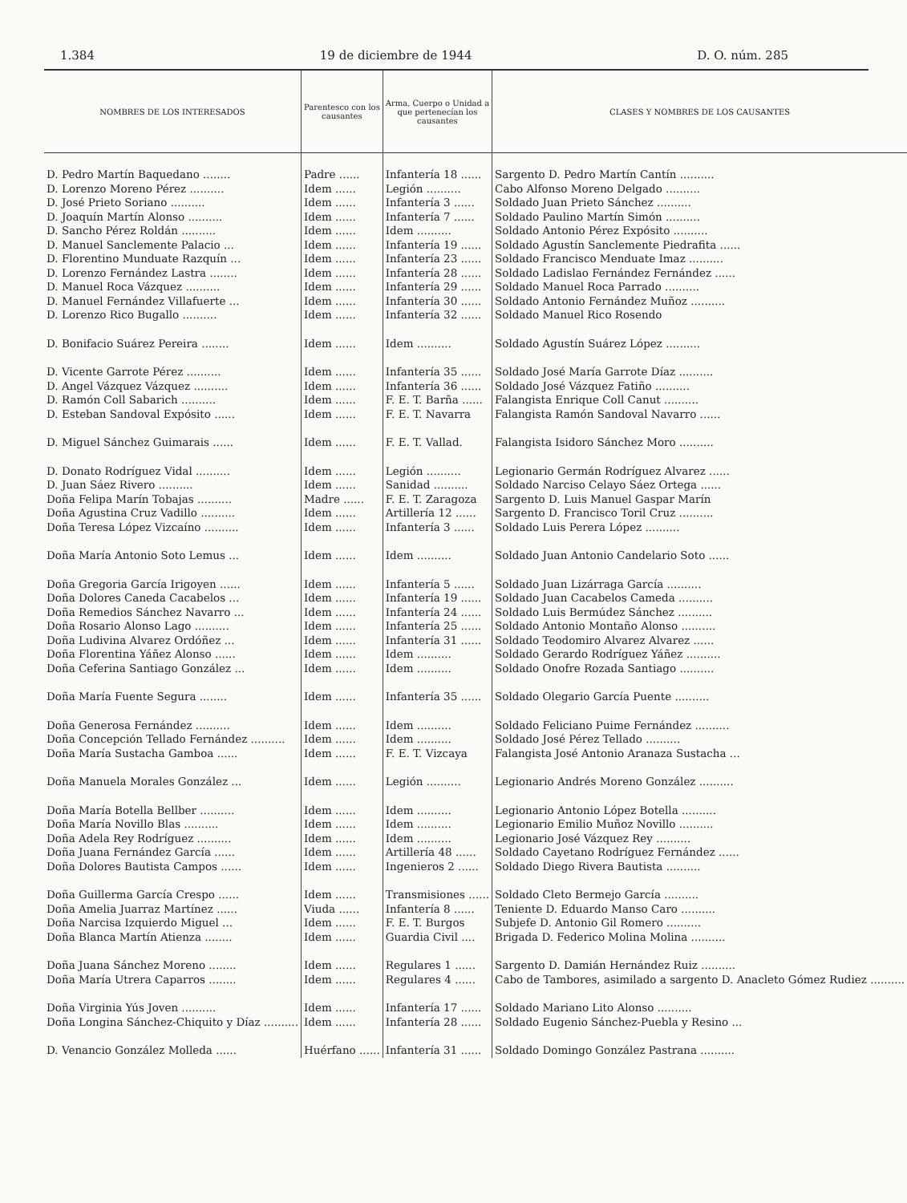1.384 19 de diciembre de 1944 D. O. núm. 285
| NOMBRES DE LOS INTERESADOS | Parentesco con los causantes | Arma, Cuerpo o Unidad a que pertenecían los causantes | CLASES Y NOMBRES DE LOS CAUSANTES |
| --- | --- | --- | --- |
| D. Pedro Martín Baquedano ........ | Padre ...... | Infantería 18 ...... | Sargento D. Pedro Martín Cantín .......... |
| D. Lorenzo Moreno Pérez .......... | Idem ...... | Legión .......... | Cabo Alfonso Moreno Delgado .......... |
| D. José Prieto Soriano .......... | Idem ...... | Infantería 3 ...... | Soldado Juan Prieto Sánchez .......... |
| D. Joaquín Martín Alonso .......... | Idem ...... | Infantería 7 ...... | Soldado Paulino Martín Simón .......... |
| D. Sancho Pérez Roldán .......... | Idem ...... | Idem .......... | Soldado Antonio Pérez Expósito .......... |
| D. Manuel Sanclemente Palacio ... | Idem ...... | Infantería 19 ...... | Soldado Agustín Sanclemente Piedrafita ...... |
| D. Florentino Munduate Razquín ... | Idem ...... | Infantería 23 ...... | Soldado Francisco Menduate Imaz .......... |
| D. Lorenzo Fernández Lastra ........ | Idem ...... | Infantería 28 ...... | Soldado Ladislao Fernández Fernández ...... |
| D. Manuel Roca Vázquez .......... | Idem ...... | Infantería 29 ...... | Soldado Manuel Roca Parrado .......... |
| D. Manuel Fernández Villafuerte ... | Idem ...... | Infantería 30 ...... | Soldado Antonio Fernández Muñoz .......... |
| D. Lorenzo Rico Bugallo .......... | Idem ...... | Infantería 32 ...... | Soldado Manuel Rico Rosendo |
| D. Bonifacio Suárez Pereira ........ | Idem ...... | Idem .......... | Soldado Agustín Suárez López .......... |
| D. Vicente Garrote Pérez .......... | Idem ...... | Infantería 35 ...... | Soldado José María Garrote Díaz .......... |
| D. Angel Vázquez Vázquez .......... | Idem ...... | Infantería 36 ...... | Soldado José Vázquez Fatiño .......... |
| D. Ramón Coll Sabarich .......... | Idem ...... | F. E. T. Barña ...... | Falangista Enrique Coll Canut .......... |
| D. Esteban Sandoval Expósito ...... | Idem ...... | F. E. T. Navarra | Falangista Ramón Sandoval Navarro ...... |
| D. Miguel Sánchez Guimarais ...... | Idem ...... | F. E. T. Vallad. | Falangista Isidoro Sánchez Moro .......... |
| D. Donato Rodríguez Vidal .......... | Idem ...... | Legión .......... | Legionario Germán Rodríguez Alvarez ...... |
| D. Juan Sáez Rivero .......... | Idem ...... | Sanidad .......... | Soldado Narciso Celayo Sáez Ortega ...... |
| Doña Felipa Marín Tobajas .......... | Madre ...... | F. E. T. Zaragoza | Sargento D. Luis Manuel Gaspar Marín |
| Doña Agustina Cruz Vadillo .......... | Idem ...... | Artillería 12 ...... | Sargento D. Francisco Toril Cruz .......... |
| Doña Teresa López Vizcaíno .......... | Idem ...... | Infantería 3 ...... | Soldado Luis Perera López .......... |
| Doña María Antonio Soto Lemus ... | Idem ...... | Idem .......... | Soldado Juan Antonio Candelario Soto ...... |
| Doña Gregoria García Irigoyen ...... | Idem ...... | Infantería 5 ...... | Soldado Juan Lizárraga García .......... |
| Doña Dolores Caneda Cacabelos ... | Idem ...... | Infantería 19 ...... | Soldado Juan Cacabelos Cameda .......... |
| Doña Remedios Sánchez Navarro ... | Idem ...... | Infantería 24 ...... | Soldado Luis Bermúdez Sánchez .......... |
| Doña Rosario Alonso Lago .......... | Idem ...... | Infantería 25 ...... | Soldado Antonio Montaño Alonso .......... |
| Doña Ludivina Alvarez Ordóñez ... | Idem ...... | Infantería 31 ...... | Soldado Teodomiro Alvarez Alvarez ...... |
| Doña Florentina Yáñez Alonso ...... | Idem ...... | Idem .......... | Soldado Gerardo Rodríguez Yáñez .......... |
| Doña Ceferina Santiago González ... | Idem ...... | Idem .......... | Soldado Onofre Rozada Santiago .......... |
| Doña María Fuente Segura ........ | Idem ...... | Infantería 35 ...... | Soldado Olegario García Puente .......... |
| Doña Generosa Fernández .......... | Idem ...... | Idem .......... | Soldado Feliciano Puime Fernández .......... |
| Doña Concepción Tellado Fernández .......... | Idem ...... | Idem .......... | Soldado José Pérez Tellado .......... |
| Doña María Sustacha Gamboa ...... | Idem ...... | F. E. T. Vizcaya | Falangista José Antonio Aranaza Sustacha ... |
| Doña Manuela Morales González ... | Idem ...... | Legión .......... | Legionario Andrés Moreno González .......... |
| Doña María Botella Bellber .......... | Idem ...... | Idem .......... | Legionario Antonio López Botella .......... |
| Doña María Novillo Blas .......... | Idem ...... | Idem .......... | Legionario Emilio Muñoz Novillo .......... |
| Doña Adela Rey Rodríguez .......... | Idem ...... | Idem .......... | Legionario José Vázquez Rey .......... |
| Doña Juana Fernández García ...... | Idem ...... | Artillería 48 ...... | Soldado Cayetano Rodríguez Fernández ...... |
| Doña Dolores Bautista Campos ...... | Idem ...... | Ingenieros 2 ...... | Soldado Diego Rivera Bautista .......... |
| Doña Guillerma García Crespo ...... | Idem ...... | Transmisiones ...... | Soldado Cleto Bermejo García .......... |
| Doña Amelia Juarraz Martínez ...... | Viuda ...... | Infantería 8 ...... | Teniente D. Eduardo Manso Caro .......... |
| Doña Narcisa Izquierdo Miguel ... | Idem ...... | F. E. T. Burgos | Subjefe D. Antonio Gil Romero .......... |
| Doña Blanca Martín Atienza ........ | Idem ...... | Guardia Civil .... | Brigada D. Federico Molina Molina .......... |
| Doña Juana Sánchez Moreno ........ | Idem ...... | Regulares 1 ...... | Sargento D. Damián Hernández Ruiz .......... |
| Doña María Utrera Caparros ........ | Idem ...... | Regulares 4 ...... | Cabo de Tambores, asimilado a sargento D. Anacleto Gómez Rudiez .......... |
| Doña Virginia Yús Joven .......... | Idem ...... | Infantería 17 ...... | Soldado Mariano Lito Alonso .......... |
| Doña Longina Sánchez-Chiquito y Díaz .......... | Idem ...... | Infantería 28 ...... | Soldado Eugenio Sánchez-Puebla y Resino ... |
| D. Venancio González Molleda ...... | Huérfano ...... | Infantería 31 ...... | Soldado Domingo González Pastrana .......... |